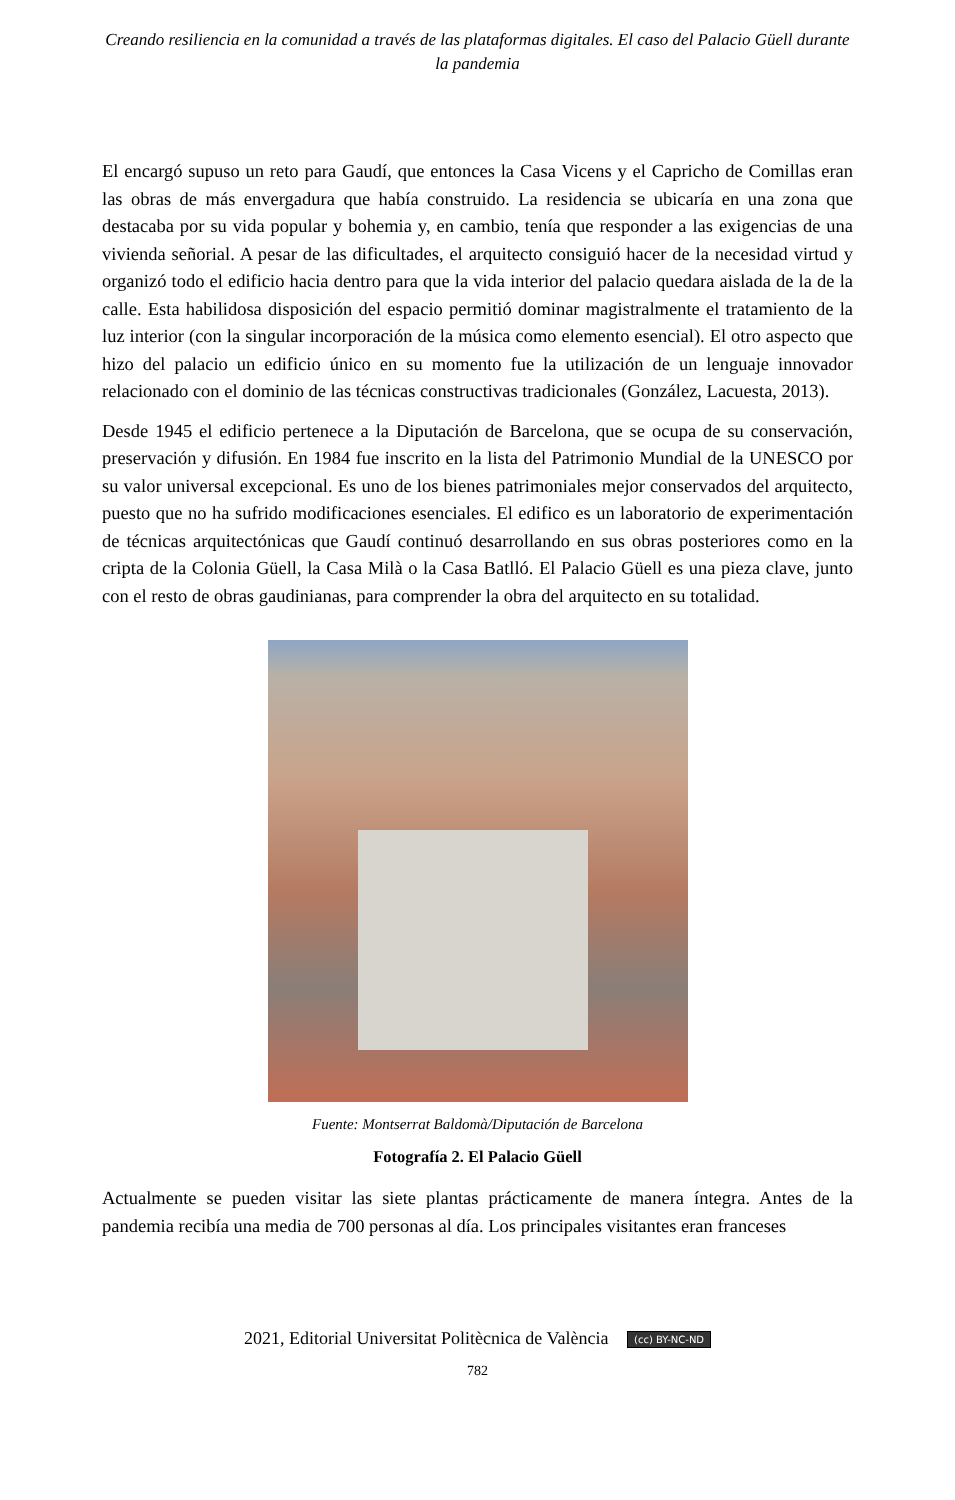Creando resiliencia en la comunidad a través de las plataformas digitales. El caso del Palacio Güell durante la pandemia
El encargó supuso un reto para Gaudí, que entonces la Casa Vicens y el Capricho de Comillas eran las obras de más envergadura que había construido. La residencia se ubicaría en una zona que destacaba por su vida popular y bohemia y, en cambio, tenía que responder a las exigencias de una vivienda señorial. A pesar de las dificultades, el arquitecto consiguió hacer de la necesidad virtud y organizó todo el edificio hacia dentro para que la vida interior del palacio quedara aislada de la de la calle. Esta habilidosa disposición del espacio permitió dominar magistralmente el tratamiento de la luz interior (con la singular incorporación de la música como elemento esencial). El otro aspecto que hizo del palacio un edificio único en su momento fue la utilización de un lenguaje innovador relacionado con el dominio de las técnicas constructivas tradicionales (González, Lacuesta, 2013).
Desde 1945 el edificio pertenece a la Diputación de Barcelona, que se ocupa de su conservación, preservación y difusión. En 1984 fue inscrito en la lista del Patrimonio Mundial de la UNESCO por su valor universal excepcional. Es uno de los bienes patrimoniales mejor conservados del arquitecto, puesto que no ha sufrido modificaciones esenciales. El edifico es un laboratorio de experimentación de técnicas arquitectónicas que Gaudí continuó desarrollando en sus obras posteriores como en la cripta de la Colonia Güell, la Casa Milà o la Casa Batlló. El Palacio Güell es una pieza clave, junto con el resto de obras gaudinianas, para comprender la obra del arquitecto en su totalidad.
Fuente: Montserrat Baldomà/Diputación de Barcelona
Fotografía 2. El Palacio Güell
Actualmente se pueden visitar las siete plantas prácticamente de manera íntegra. Antes de la pandemia recibía una media de 700 personas al día. Los principales visitantes eran franceses
2021, Editorial Universitat Politècnica de València (cc) BY-NC-ND
782